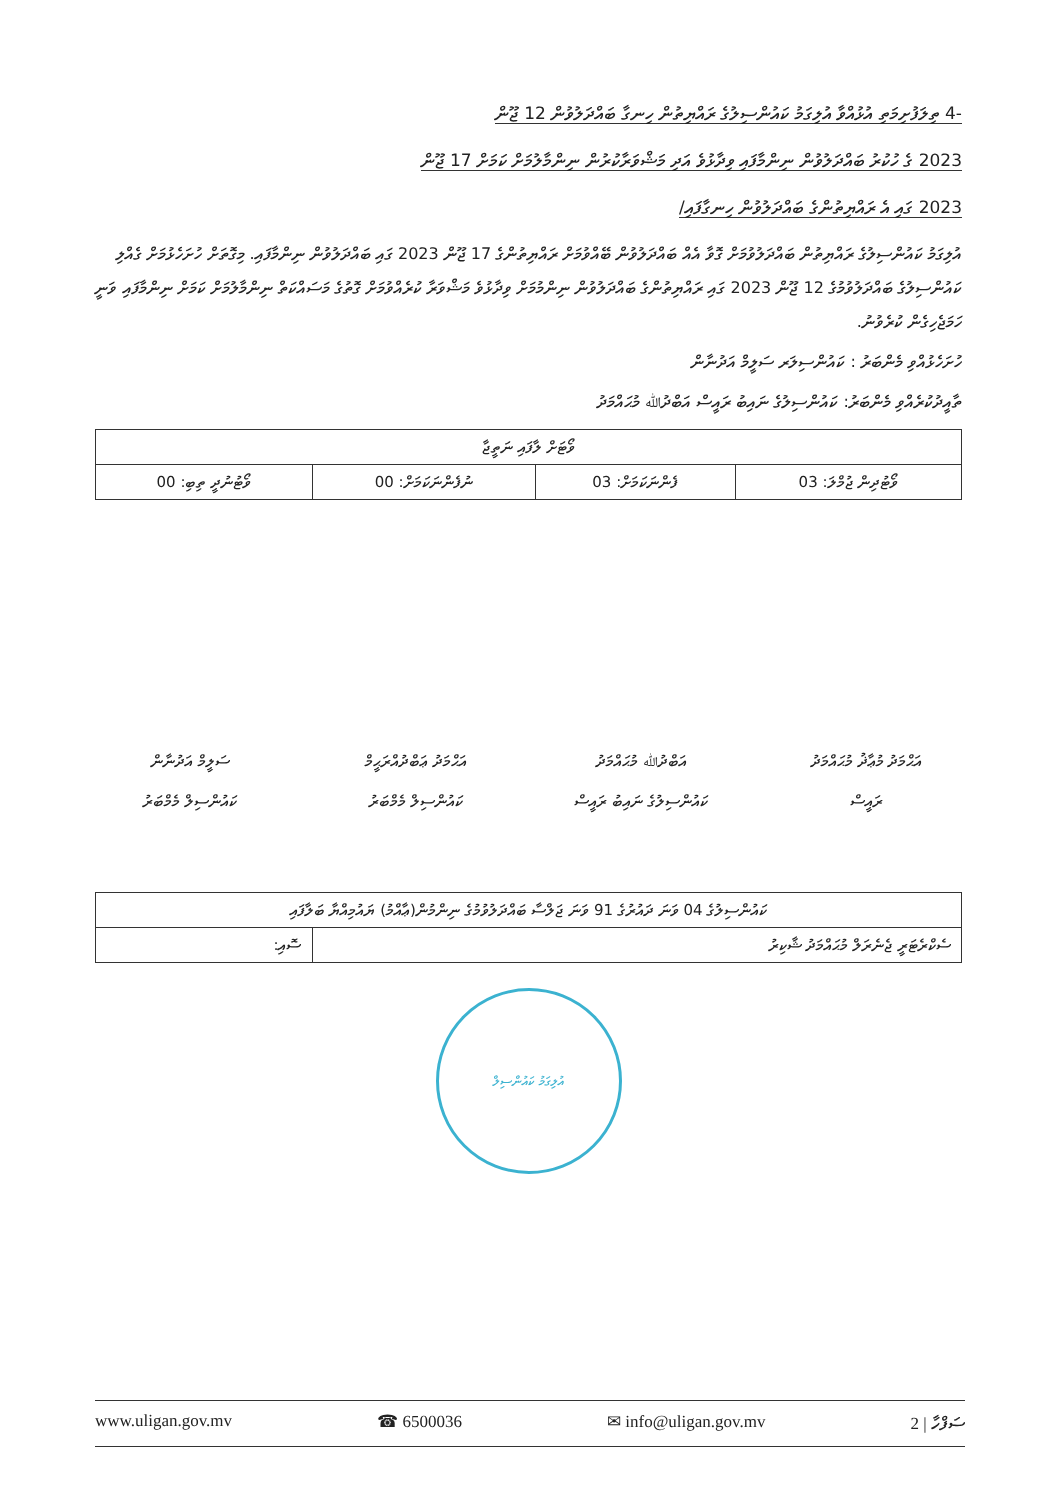-4 ތިލަފުށިމަތި އުޅުއްވާ އުލިގަމު ކައުންސިލުގެ ރައްޔިތުން ހިނގާ ބައްދަލުވުން 12 ޖޫން
2023 ގެ ހުކުރު ބައްދަލުވުން ނިންމާފައި ވިދާޅުވެ އަދި މަޝްވަރާކުރުން ނިންމާލުމަށް ކަމަށް 17 ޖޫން
2023 ގައި އެ ރައްޔިތުންގެ ބައްދަލުވުން ހިނގާފައި/
އުލިގަމު ކައުންސިލުގެ ރައްޔިތުން ބައްދަލުވުމަށް ގޮވާ އެއް ބައްދަލުވުން ބޭއްވުމަށް ރައްޔިތުންގެ 17 ޖޫން 2023 ގައި ބައްދަލުވުން ނިންމާފައި. މިގޮތަށް ހުށަހެޅުމަށް ގެއްލި ކައުންސިލުގެ ބައްދަލުވުމުގެ 12 ޖޫން 2023 ގައި ރައްޔިތުންގެ ބައްދަލުވުން ނިންމުމަށް ވިދާޅުވެ މަޝްވަރާ ކުރެއްވުމަށް ގޮތުގެ މަސައްކަތް ނިންމާލުމަށް ކަމަށް ނިންމާފައި ވަނީ ހަމަޖެހިގެން ކުރެވުނު.
ހުށަހެޅުއްވި މެންބަރު : ކައުންސިލަރ ސަލީމް އަދުނާން
ތާއީދުކުރެއްވި މެންބަރު: ކައުންސިލުގެ ނައިބު ރައީސް އަބްދުﷲ މުޙައްމަދު
| ވޯޓަށް ލާފައި ނަތީޖާ | | | |
| --- | --- | --- | --- |
| ވޯޓުދިން ޖުމްލަ: 03 | ފެންނަކަމަށް: 03 | ނުފެންނަކަމަށް: 00 | ވޯޓުނުދީ ތިބި: 00 |
އަޙްމަދު މުޢާޛު މުޙައްމަދު
ރައީސް
އަބްދުﷲ މުޙައްމަދު
ކައުންސިލުގެ ނައިބު ރައީސް
އަޙްމަދު ޢަބްދުއްރަޙީމް
ކައުންސިލް މެމްބަރު
ސަލީމް އަދުނާން
ކައުންސިލް މެމްބަރު
| ކައުންސިލުގެ 04 ވަނަ ދައުރުގެ 91 ވަނަ ޖަލްސާ ބައްދަލުވުމުގެ ނިންމުން(ޢާއްމު) ޔައުމިއްޔާ ބަލާފައި | |
| ސެކްރެޓަރީ ޖެނެރަލް މުޙައްމަދު ޝާކިރު | ސޮއި: |
އުލިގަމު ކައުންސިލް
www.uligan.gov.mv ☎ 6500036 ✉ info@uligan.gov.mv ސަފްހާ | 2